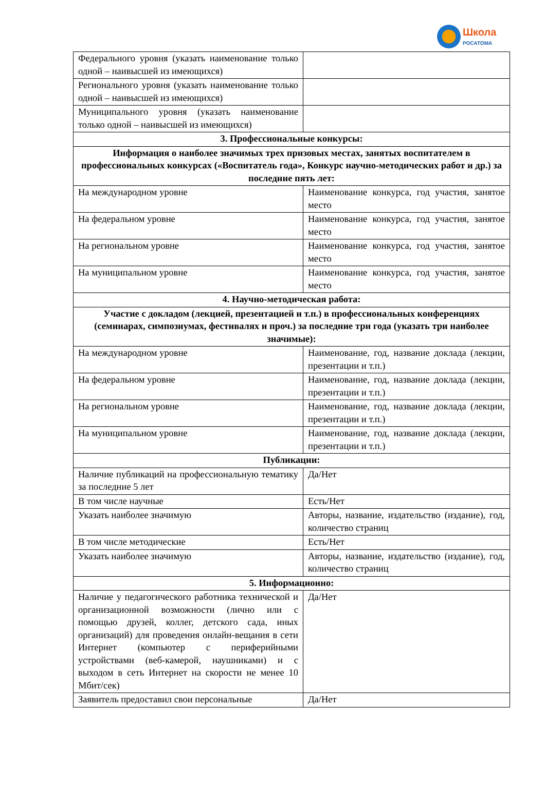Школа
РОСАТОМА
| Федерального уровня (указать наименование только одной – наивысшей из имеющихся) | |
| Регионального уровня (указать наименование только одной – наивысшей из имеющихся) | |
| Муниципального уровня (указать наименование только одной – наивысшей из имеющихся) | |
| 3. Профессиональные конкурсы: | |
| Информация о наиболее значимых трех призовых местах, занятых воспитателем в профессиональных конкурсах («Воспитатель года», Конкурс научно-методических работ и др.) за последние пять лет: | |
| На международном уровне | Наименование конкурса, год участия, занятое место |
| На федеральном уровне | Наименование конкурса, год участия, занятое место |
| На региональном уровне | Наименование конкурса, год участия, занятое место |
| На муниципальном уровне | Наименование конкурса, год участия, занятое место |
| 4. Научно-методическая работа: | |
| Участие с докладом (лекцией, презентацией и т.п.) в профессиональных конференциях (семинарах, симпозиумах, фестивалях и проч.) за последние три года (указать три наиболее значимые): | |
| На международном уровне | Наименование, год, название доклада (лекции, презентации и т.п.) |
| На федеральном уровне | Наименование, год, название доклада (лекции, презентации и т.п.) |
| На региональном уровне | Наименование, год, название доклада (лекции, презентации и т.п.) |
| На муниципальном уровне | Наименование, год, название доклада (лекции, презентации и т.п.) |
| Публикации: | |
| Наличие публикаций на профессиональную тематику за последние 5 лет | Да/Нет |
| В том числе научные | Есть/Нет |
| Указать наиболее значимую | Авторы, название, издательство (издание), год, количество страниц |
| В том числе методические | Есть/Нет |
| Указать наиболее значимую | Авторы, название, издательство (издание), год, количество страниц |
| 5. Информационно: | |
| Наличие у педагогического работника технической и организационной возможности (лично или с помощью друзей, коллег, детского сада, иных организаций) для проведения онлайн-вещания в сети Интернет (компьютер с периферийными устройствами (веб-камерой, наушниками) и с выходом в сеть Интернет на скорости не менее 10 Мбит/сек) | Да/Нет |
| Заявитель предоставил свои персональные | Да/Нет |